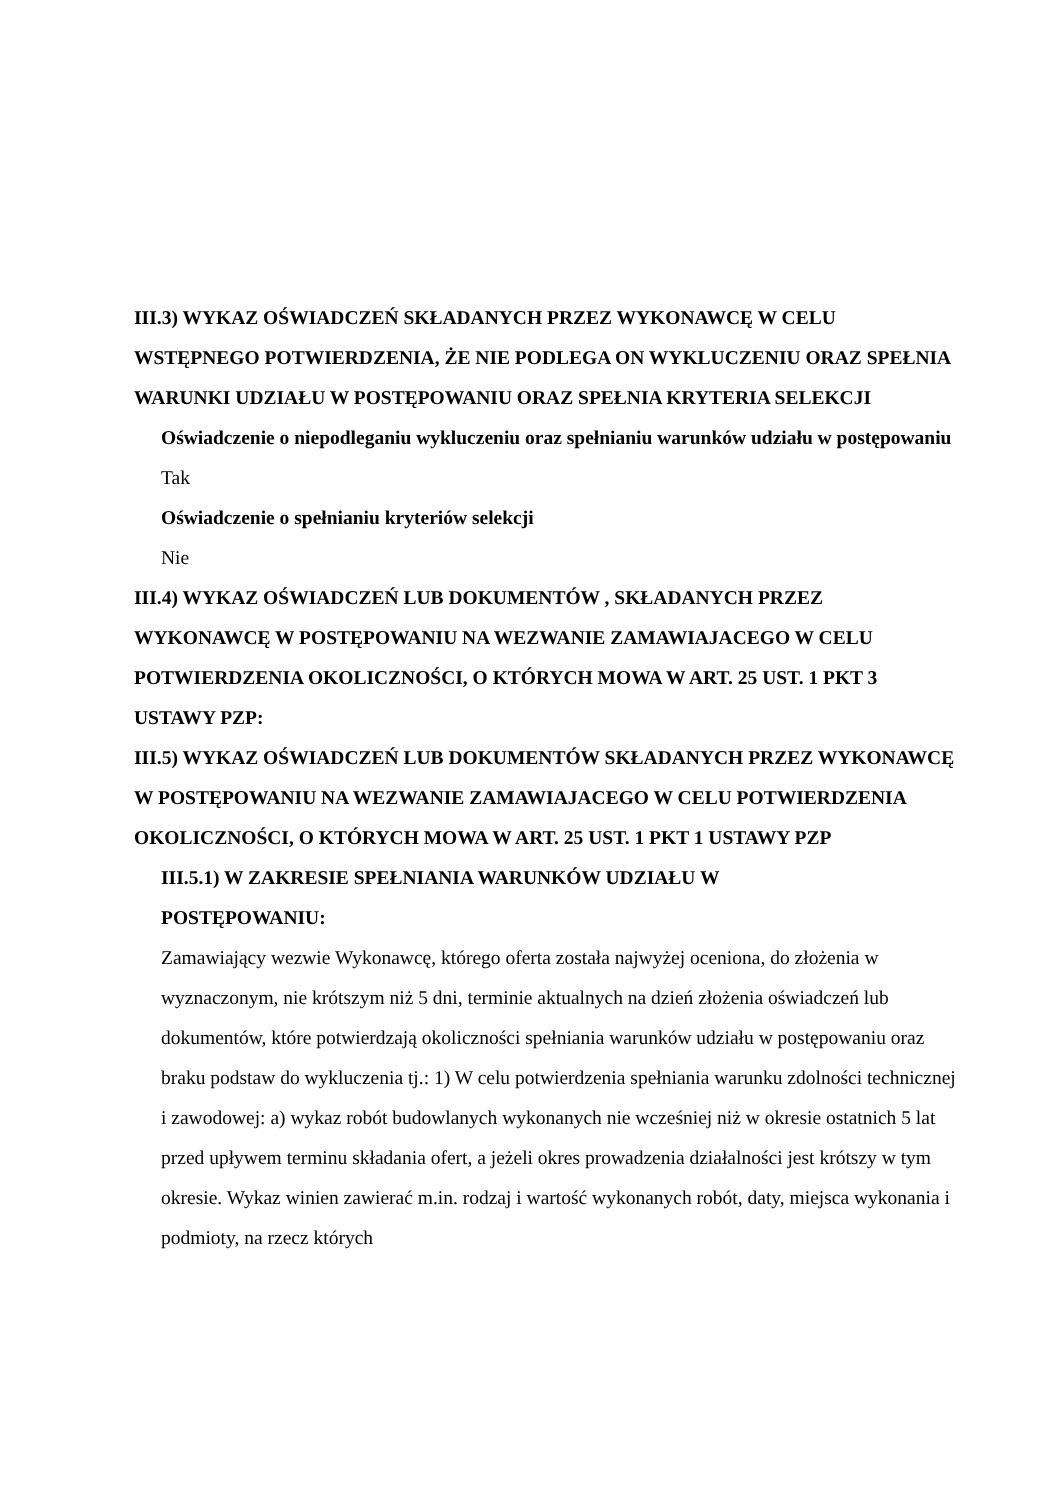III.3) WYKAZ OŚWIADCZEŃ SKŁADANYCH PRZEZ WYKONAWCĘ W CELU WSTĘPNEGO POTWIERDZENIA, ŻE NIE PODLEGA ON WYKLUCZENIU ORAZ SPEŁNIA WARUNKI UDZIAŁU W POSTĘPOWANIU ORAZ SPEŁNIA KRYTERIA SELEKCJI
Oświadczenie o niepodleganiu wykluczeniu oraz spełnianiu warunków udziału w postępowaniu
Tak
Oświadczenie o spełnianiu kryteriów selekcji
Nie
III.4) WYKAZ OŚWIADCZEŃ LUB DOKUMENTÓW , SKŁADANYCH PRZEZ WYKONAWCĘ W POSTĘPOWANIU NA WEZWANIE ZAMAWIAJACEGO W CELU POTWIERDZENIA OKOLICZNOŚCI, O KTÓRYCH MOWA W ART. 25 UST. 1 PKT 3 USTAWY PZP:
III.5) WYKAZ OŚWIADCZEŃ LUB DOKUMENTÓW SKŁADANYCH PRZEZ WYKONAWCĘ W POSTĘPOWANIU NA WEZWANIE ZAMAWIAJACEGO W CELU POTWIERDZENIA OKOLICZNOŚCI, O KTÓRYCH MOWA W ART. 25 UST. 1 PKT 1 USTAWY PZP
III.5.1) W ZAKRESIE SPEŁNIANIA WARUNKÓW UDZIAŁU W POSTĘPOWANIU:
Zamawiający wezwie Wykonawcę, którego oferta została najwyżej oceniona, do złożenia w wyznaczonym, nie krótszym niż 5 dni, terminie aktualnych na dzień złożenia oświadczeń lub dokumentów, które potwierdzają okoliczności spełniania warunków udziału w postępowaniu oraz braku podstaw do wykluczenia tj.: 1) W celu potwierdzenia spełniania warunku zdolności technicznej i zawodowej: a) wykaz robót budowlanych wykonanych nie wcześniej niż w okresie ostatnich 5 lat przed upływem terminu składania ofert, a jeżeli okres prowadzenia działalności jest krótszy w tym okresie. Wykaz winien zawierać m.in. rodzaj i wartość wykonanych robót, daty, miejsca wykonania i podmioty, na rzecz których